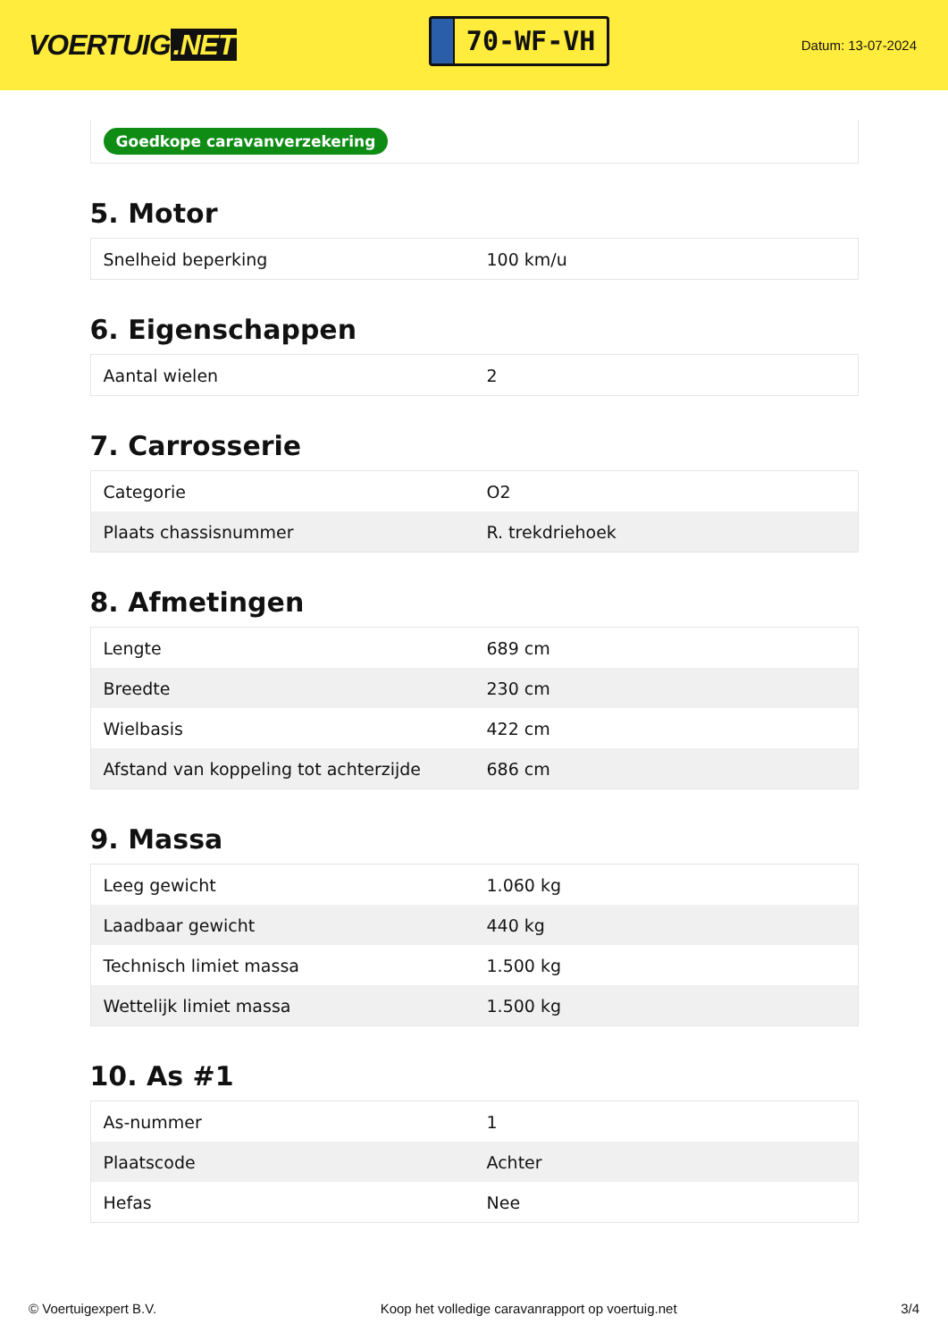VOERTUIG.NET
70-WF-VH
Datum: 13-07-2024
Goedkope caravanverzekering
5. Motor
| Snelheid beperking | 100 km/u |
6. Eigenschappen
| Aantal wielen | 2 |
7. Carrosserie
| Categorie | O2 |
| Plaats chassisnummer | R. trekdriehoek |
8. Afmetingen
| Lengte | 689 cm |
| Breedte | 230 cm |
| Wielbasis | 422 cm |
| Afstand van koppeling tot achterzijde | 686 cm |
9. Massa
| Leeg gewicht | 1.060 kg |
| Laadbaar gewicht | 440 kg |
| Technisch limiet massa | 1.500 kg |
| Wettelijk limiet massa | 1.500 kg |
10. As #1
| As-nummer | 1 |
| Plaatscode | Achter |
| Hefas | Nee |
© Voertuigexpert B.V. Koop het volledige caravanrapport op voertuig.net 3/4